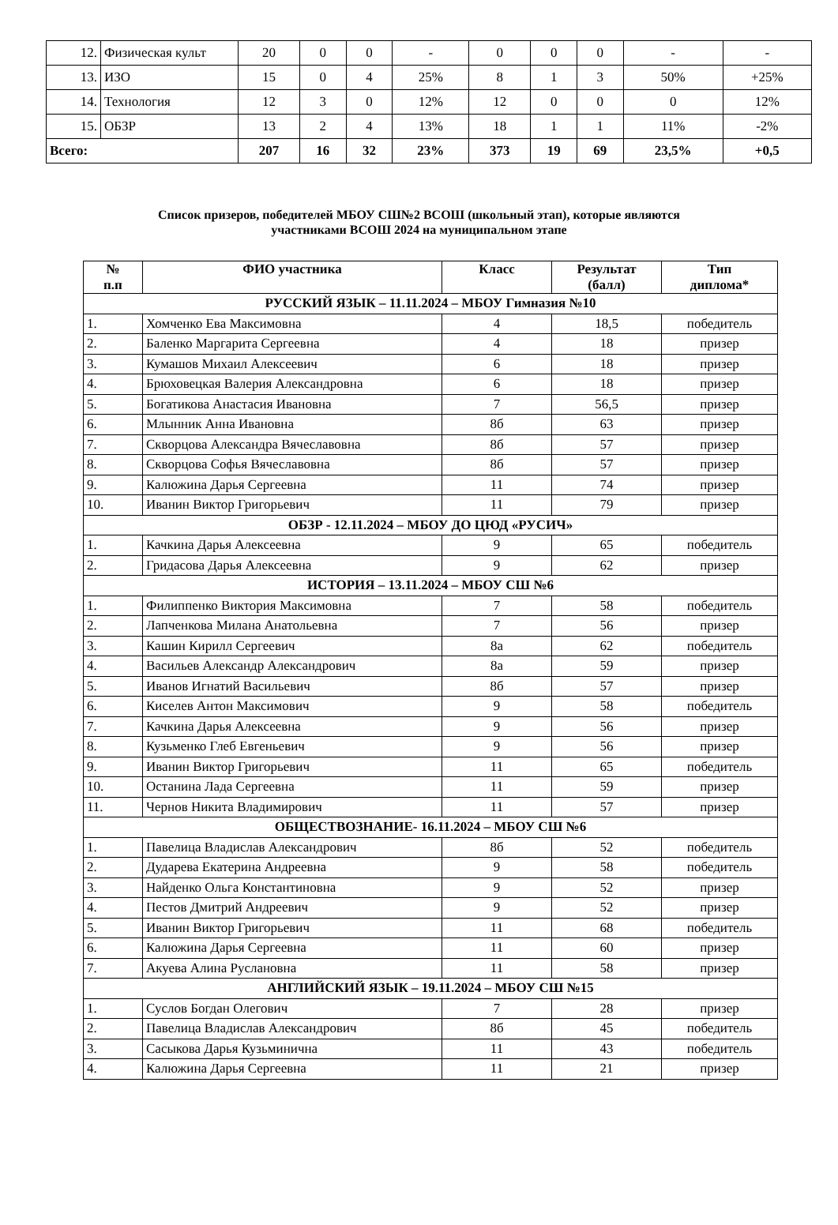| 12. | Физическая культ | 20 | 0 | 0 | - | 0 | 0 | 0 | - | - |
| 13. | ИЗО | 15 | 0 | 4 | 25% | 8 | 1 | 3 | 50% | +25% |
| 14. | Технология | 12 | 3 | 0 | 12% | 12 | 0 | 0 | 0 | 12% |
| 15. | ОБЗР | 13 | 2 | 4 | 13% | 18 | 1 | 1 | 11% | -2% |
| Всего: | | 207 | 16 | 32 | 23% | 373 | 19 | 69 | 23,5% | +0,5 |
Список призеров, победителей МБОУ СШ№2 ВСОШ (школьный этап), которые являются
участниками ВСОШ 2024 на муниципальном этапе
| № п.п | ФИО участника | Класс | Результат (балл) | Тип диплома* |
| --- | --- | --- | --- | --- |
| РУССКИЙ ЯЗЫК – 11.11.2024 – МБОУ Гимназия №10 | | | | |
| 1. | Хомченко Ева Максимовна | 4 | 18,5 | победитель |
| 2. | Баленко Маргарита Сергеевна | 4 | 18 | призер |
| 3. | Кумашов Михаил Алексеевич | 6 | 18 | призер |
| 4. | Брюховецкая Валерия Александровна | 6 | 18 | призер |
| 5. | Богатикова Анастасия Ивановна | 7 | 56,5 | призер |
| 6. | Млынник Анна Ивановна | 8б | 63 | призер |
| 7. | Скворцова Александра Вячеславовна | 8б | 57 | призер |
| 8. | Скворцова Софья Вячеславовна | 8б | 57 | призер |
| 9. | Калюжина Дарья Сергеевна | 11 | 74 | призер |
| 10. | Иванин Виктор Григорьевич | 11 | 79 | призер |
| ОБЗР - 12.11.2024 – МБОУ ДО ЦЮД «РУСИЧ» | | | | |
| 1. | Качкина Дарья Алексеевна | 9 | 65 | победитель |
| 2. | Гридасова Дарья Алексеевна | 9 | 62 | призер |
| ИСТОРИЯ – 13.11.2024 – МБОУ СШ №6 | | | | |
| 1. | Филиппенко Виктория Максимовна | 7 | 58 | победитель |
| 2. | Лапченкова Милана Анатольевна | 7 | 56 | призер |
| 3. | Кашин Кирилл Сергеевич | 8а | 62 | победитель |
| 4. | Васильев Александр Александрович | 8а | 59 | призер |
| 5. | Иванов Игнатий Васильевич | 8б | 57 | призер |
| 6. | Киселев Антон Максимович | 9 | 58 | победитель |
| 7. | Качкина Дарья Алексеевна | 9 | 56 | призер |
| 8. | Кузьменко Глеб Евгеньевич | 9 | 56 | призер |
| 9. | Иванин Виктор Григорьевич | 11 | 65 | победитель |
| 10. | Останина Лада Сергеевна | 11 | 59 | призер |
| 11. | Чернов Никита Владимирович | 11 | 57 | призер |
| ОБЩЕСТВОЗНАНИЕ- 16.11.2024 – МБОУ СШ №6 | | | | |
| 1. | Павелица Владислав Александрович | 8б | 52 | победитель |
| 2. | Дударева Екатерина Андреевна | 9 | 58 | победитель |
| 3. | Найденко Ольга Константиновна | 9 | 52 | призер |
| 4. | Пестов Дмитрий Андреевич | 9 | 52 | призер |
| 5. | Иванин Виктор Григорьевич | 11 | 68 | победитель |
| 6. | Калюжина Дарья Сергеевна | 11 | 60 | призер |
| 7. | Акуева Алина Руслановна | 11 | 58 | призер |
| АНГЛИЙСКИЙ ЯЗЫК – 19.11.2024 – МБОУ СШ №15 | | | | |
| 1. | Суслов Богдан Олегович | 7 | 28 | призер |
| 2. | Павелица Владислав Александрович | 8б | 45 | победитель |
| 3. | Сасыкова Дарья Кузьминична | 11 | 43 | победитель |
| 4. | Калюжина Дарья Сергеевна | 11 | 21 | призер |